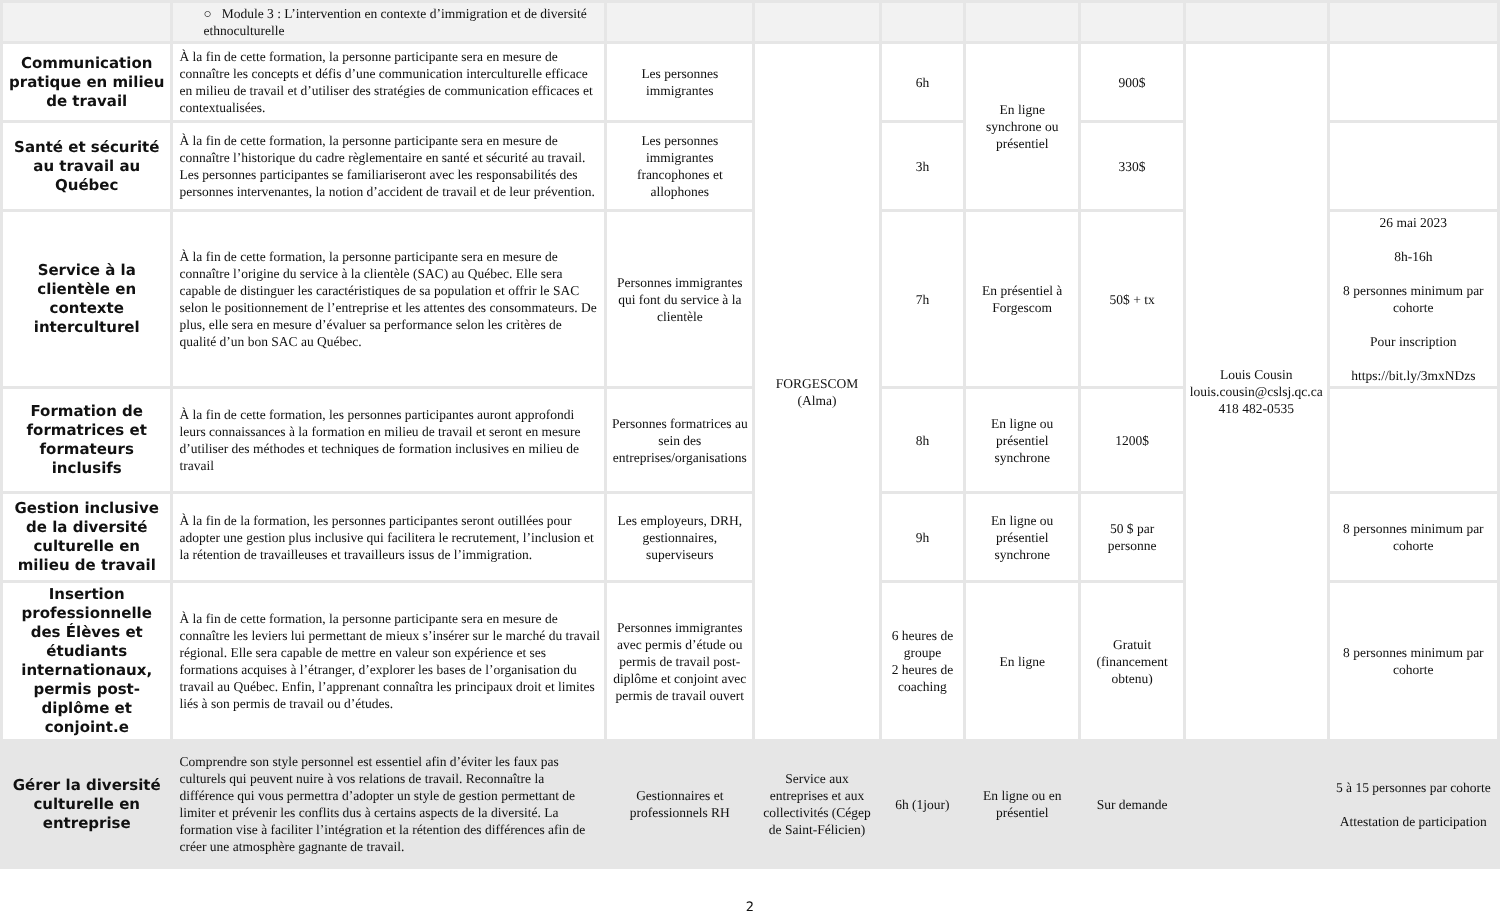| | ○ Module 3 : L’intervention en contexte d’immigration et de diversité ethnoculturelle | | | | | | | |
| Communication pratique en milieu de travail | À la fin de cette formation, la personne participante sera en mesure de connaître les concepts et défis d’une communication interculturelle efficace en milieu de travail et d’utiliser des stratégies de communication efficaces et contextualisées. | Les personnes immigrantes | FORGESCOM (Alma) | 6h | En ligne synchrone ou présentiel | 900$ | Louis Cousin louis.cousin@cslsj.qc.ca 418 482-0535 | |
| Santé et sécurité au travail au Québec | À la fin de cette formation, la personne participante sera en mesure de connaître l’historique du cadre règlementaire en santé et sécurité au travail. Les personnes participantes se familiariseront avec les responsabilités des personnes intervenantes, la notion d’accident de travail et de leur prévention. | Les personnes immigrantes francophones et allophones | | 3h | | 330$ | | |
| Service à la clientèle en contexte interculturel | À la fin de cette formation, la personne participante sera en mesure de connaître l’origine du service à la clientèle (SAC) au Québec. Elle sera capable de distinguer les caractéristiques de sa population et offrir le SAC selon le positionnement de l’entreprise et les attentes des consommateurs. De plus, elle sera en mesure d’évaluer sa performance selon les critères de qualité d’un bon SAC au Québec. | Personnes immigrantes qui font du service à la clientèle | | 7h | En présentiel à Forgescom | 50$ + tx | | 26 mai 2023 8h-16h 8 personnes minimum par cohorte Pour inscription https://bit.ly/3mxNDzs |
| Formation de formatrices et formateurs inclusifs | À la fin de cette formation, les personnes participantes auront approfondi leurs connaissances à la formation en milieu de travail et seront en mesure d’utiliser des méthodes et techniques de formation inclusives en milieu de travail | Personnes formatrices au sein des entreprises/organisations | | 8h | En ligne ou présentiel synchrone | 1200$ | | |
| Gestion inclusive de la diversité culturelle en milieu de travail | À la fin de la formation, les personnes participantes seront outillées pour adopter une gestion plus inclusive qui facilitera le recrutement, l’inclusion et la rétention de travailleuses et travailleurs issus de l’immigration. | Les employeurs, DRH, gestionnaires, superviseurs | | 9h | En ligne ou présentiel synchrone | 50 $ par personne | | 8 personnes minimum par cohorte |
| Insertion professionnelle des Élèves et étudiants internationaux, permis post-diplôme et conjoint.e | À la fin de cette formation, la personne participante sera en mesure de connaître les leviers lui permettant de mieux s’insérer sur le marché du travail régional. Elle sera capable de mettre en valeur son expérience et ses formations acquises à l’étranger, d’explorer les bases de l’organisation du travail au Québec. Enfin, l’apprenant connaîtra les principaux droit et limites liés à son permis de travail ou d’études. | Personnes immigrantes avec permis d’étude ou permis de travail post-diplôme et conjoint avec permis de travail ouvert | | 6 heures de groupe 2 heures de coaching | En ligne | Gratuit (financement obtenu) | | 8 personnes minimum par cohorte |
| Gérer la diversité culturelle en entreprise | Comprendre son style personnel est essentiel afin d’éviter les faux pas culturels qui peuvent nuire à vos relations de travail. Reconnaître la différence qui vous permettra d’adopter un style de gestion permettant de limiter et prévenir les conflits dus à certains aspects de la diversité. La formation vise à faciliter l’intégration et la rétention des différences afin de créer une atmosphère gagnante de travail. | Gestionnaires et professionnels RH | Service aux entreprises et aux collectivités (Cégep de Saint-Félicien) | 6h (1jour) | En ligne ou en présentiel | Sur demande | | 5 à 15 personnes par cohorte Attestation de participation |
2